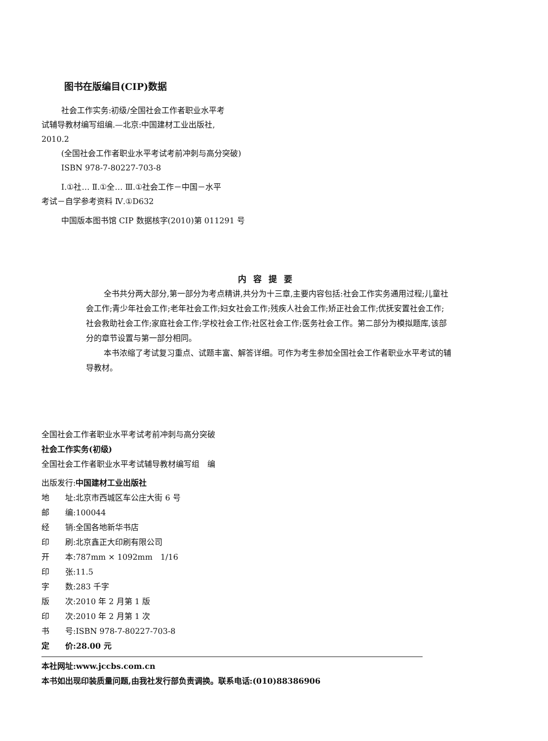图书在版编目(CIP)数据
社会工作实务:初级/全国社会工作者职业水平考
试辅导教材编写组编.—北京:中国建材工业出版社,
2010.2
(全国社会工作者职业水平考试考前冲刺与高分突破)
ISBN 978-7-80227-703-8
Ⅰ.①社… Ⅱ.①全… Ⅲ.①社会工作－中国－水平
考试－自学参考资料 Ⅳ.①D632
中国版本图书馆 CIP 数据核字(2010)第 011291 号
内容提要
全书共分两大部分,第一部分为考点精讲,共分为十三章,主要内容包括:社会工作实务通用过程;儿童社会工作;青少年社会工作;老年社会工作;妇女社会工作;残疾人社会工作;矫正社会工作;优抚安置社会工作;社会救助社会工作;家庭社会工作;学校社会工作;社区社会工作;医务社会工作。第二部分为模拟题库,该部分的章节设置与第一部分相同。
本书浓缩了考试复习重点、试题丰富、解答详细。可作为考生参加全国社会工作者职业水平考试的辅导教材。
全国社会工作者职业水平考试考前冲刺与高分突破
社会工作实务(初级)
全国社会工作者职业水平考试辅导教材编写组　编
出版发行:中国建材工业出版社
地　　址:北京市西城区车公庄大街 6 号
邮　　编:100044
经　　销:全国各地新华书店
印　　刷:北京鑫正大印刷有限公司
开　　本:787mm × 1092mm　1/16
印　　张:11.5
字　　数:283 千字
版　　次:2010 年 2 月第 1 版
印　　次:2010 年 2 月第 1 次
书　　号:ISBN 978-7-80227-703-8
定　　价:28.00 元
本社网址:www.jccbs.com.cn
本书如出现印装质量问题,由我社发行部负责调换。联系电话:(010)88386906